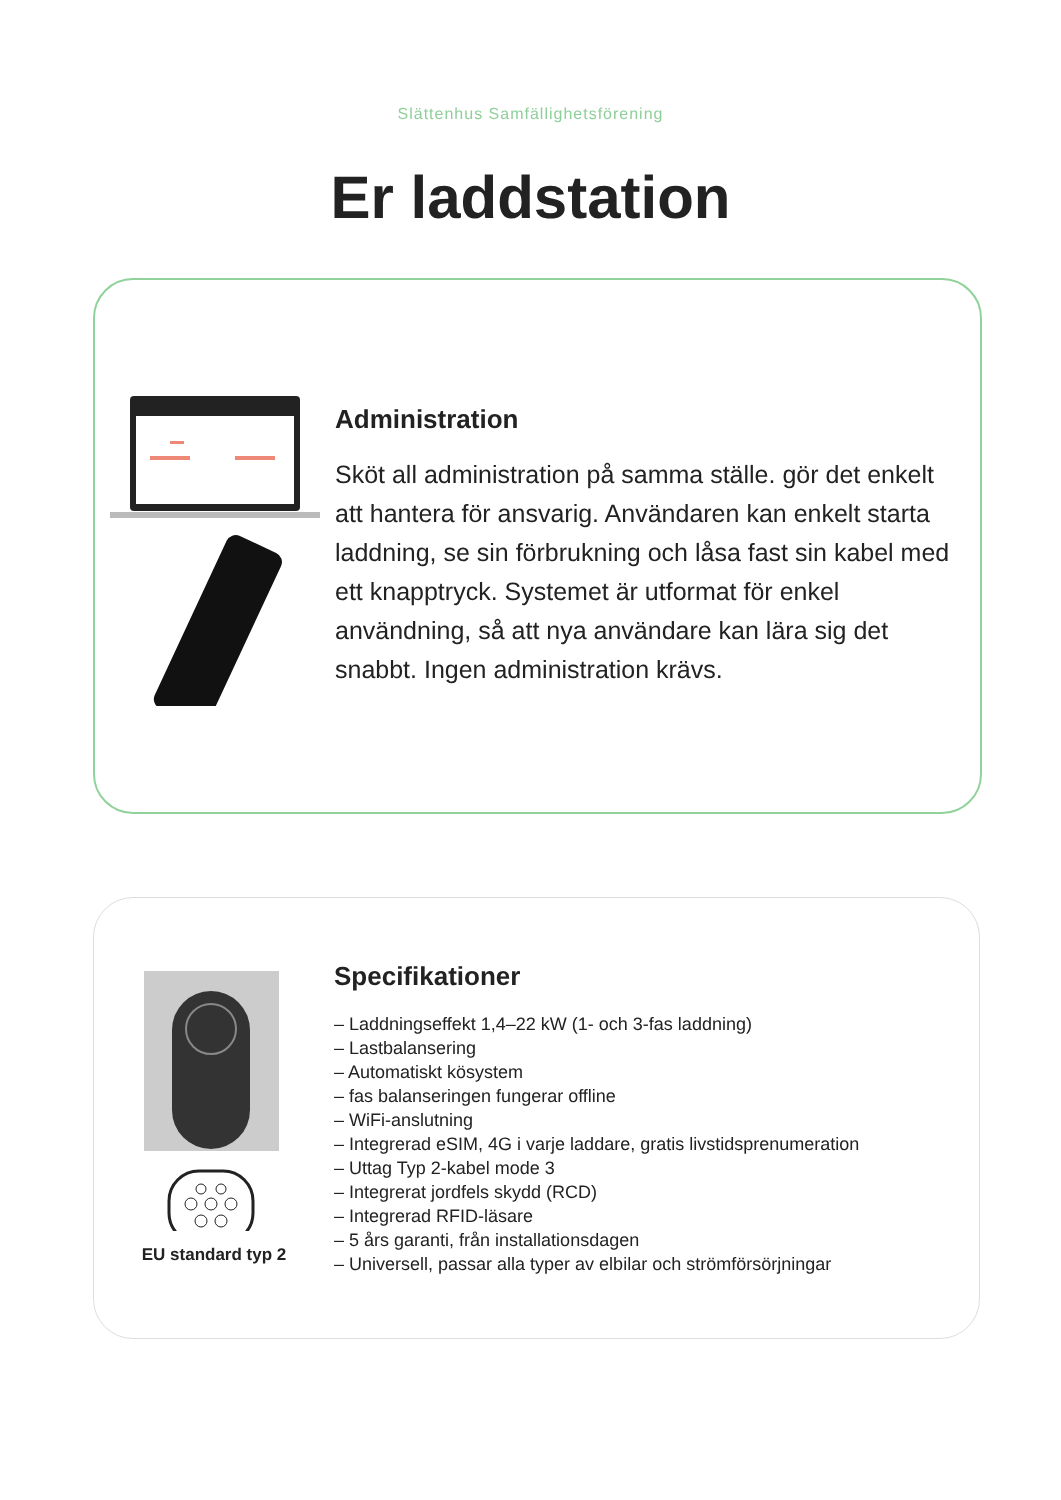Slättenhus Samfällighetsförening
Er laddstation
Administration
Sköt all administration på samma ställe. gör det enkelt att hantera för ansvarig. Användaren kan enkelt starta laddning, se sin förbrukning och låsa fast sin kabel med ett knapptryck. Systemet är utformat för enkel användning, så att nya användare kan lära sig det snabbt. Ingen administration krävs.
EU standard typ 2
Specifikationer
– Laddningseffekt 1,4–22 kW (1- och 3-fas laddning)
– Lastbalansering
– Automatiskt kösystem
– fas balanseringen fungerar offline
– WiFi-anslutning
– Integrerad eSIM, 4G i varje laddare, gratis livstidsprenumeration
– Uttag Typ 2-kabel mode 3
– Integrerat jordfels skydd (RCD)
– Integrerad RFID-läsare
– 5 års garanti, från installationsdagen
– Universell, passar alla typer av elbilar och strömförsörjningar